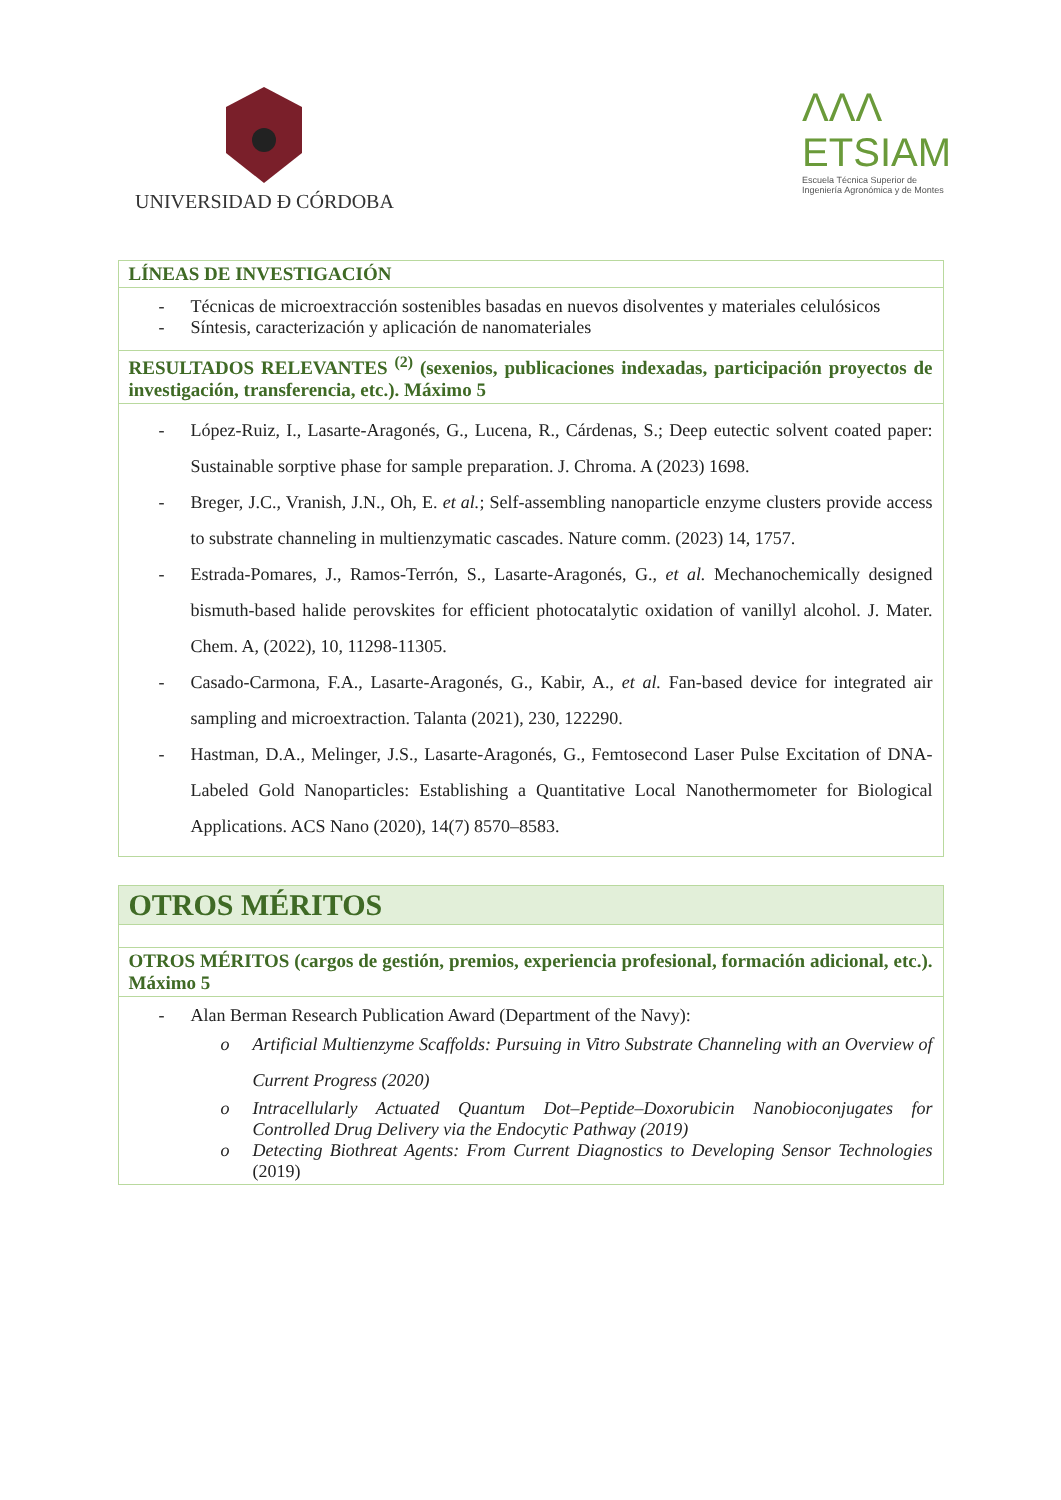UNIVERSIDAD Đ CÓRDOBA
ΛΛΛ
ETSIAM
Escuela Técnica Superior de
Ingeniería Agronómica y de Montes
| LÍNEAS DE INVESTIGACIÓN |
| - Técnicas de microextracción sostenibles basadas en nuevos disolventes y materiales celulósicos - Síntesis, caracterización y aplicación de nanomateriales |
| RESULTADOS RELEVANTES <sup>(2)</sup> (sexenios, publicaciones indexadas, participación proyectos de investigación, transferencia, etc.). Máximo 5 |
| - López-Ruiz, I., Lasarte-Aragonés, G., Lucena, R., Cárdenas, S.; Deep eutectic solvent coated paper: Sustainable sorptive phase for sample preparation. J. Chroma. A (2023) 1698. - Breger, J.C., Vranish, J.N., Oh, E. et al. ; Self-assembling nanoparticle enzyme clusters provide access to substrate channeling in multienzymatic cascades. Nature comm. (2023) 14, 1757. - Estrada-Pomares, J., Ramos-Terrón, S., Lasarte-Aragonés, G., et al. Mechanochemically designed bismuth-based halide perovskites for efficient photocatalytic oxidation of vanillyl alcohol. J. Mater. Chem. A, (2022), 10, 11298-11305. - Casado-Carmona, F.A., Lasarte-Aragonés, G., Kabir, A., et al. Fan-based device for integrated air sampling and microextraction. Talanta (2021), 230, 122290. - Hastman, D.A., Melinger, J.S., Lasarte-Aragonés, G., Femtosecond Laser Pulse Excitation of DNA-Labeled Gold Nanoparticles: Establishing a Quantitative Local Nanothermometer for Biological Applications. ACS Nano (2020), 14(7) 8570–8583. |
| OTROS MÉRITOS |
| OTROS MÉRITOS (cargos de gestión, premios, experiencia profesional, formación adicional, etc.). Máximo 5 |
| - Alan Berman Research Publication Award (Department of the Navy): o Artificial Multienzyme Scaffolds: Pursuing in Vitro Substrate Channeling with an Overview of Current Progress (2020) o Intracellularly Actuated Quantum Dot–Peptide–Doxorubicin Nanobioconjugates for Controlled Drug Delivery via the Endocytic Pathway (2019) o Detecting Biothreat Agents: From Current Diagnostics to Developing Sensor Technologies (2019) |